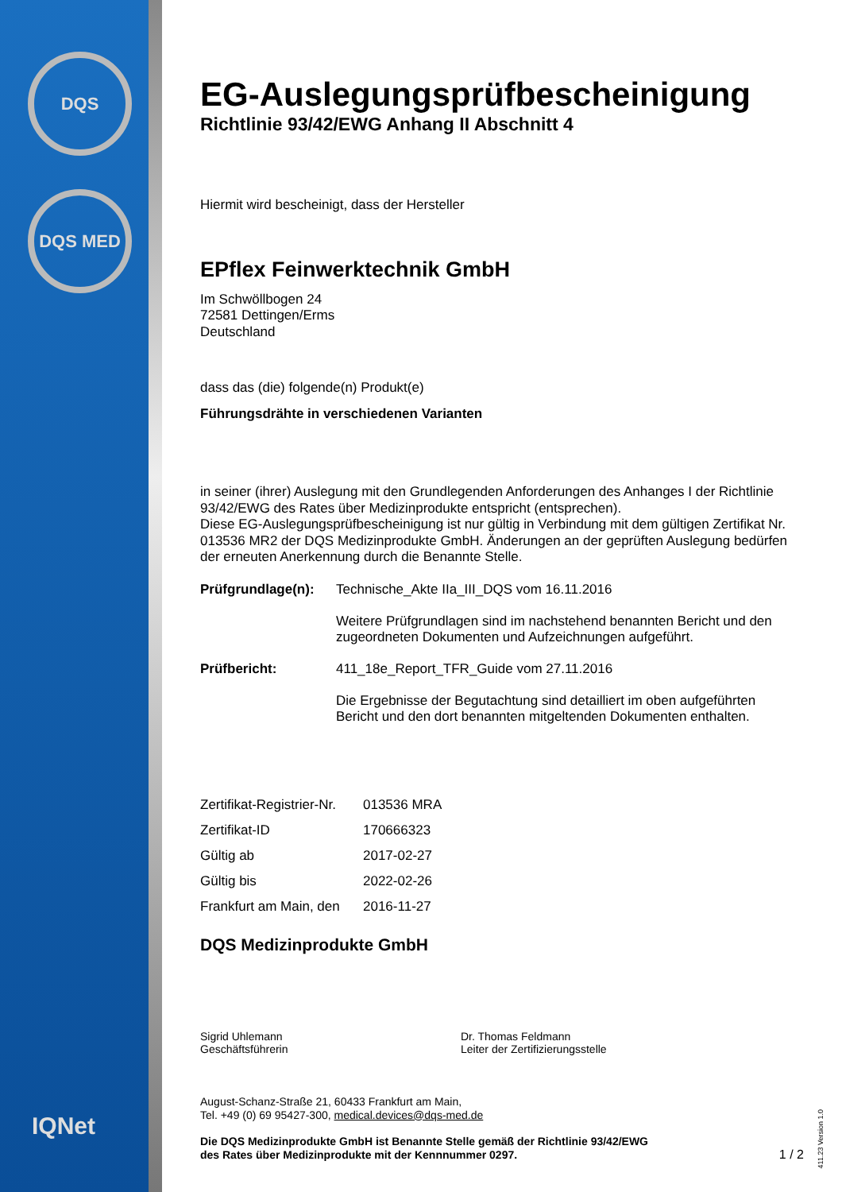DQS
DQS MED
IQNet
EG-Auslegungsprüfbescheinigung
Richtlinie 93/42/EWG Anhang II Abschnitt 4
Hiermit wird bescheinigt, dass der Hersteller
EPflex Feinwerktechnik GmbH
Im Schwöllbogen 24
72581 Dettingen/Erms
Deutschland
dass das (die) folgende(n) Produkt(e)
Führungsdrähte in verschiedenen Varianten
in seiner (ihrer) Auslegung mit den Grundlegenden Anforderungen des Anhanges I der Richtlinie 93/42/EWG des Rates über Medizinprodukte entspricht (entsprechen).
Diese EG-Auslegungsprüfbescheinigung ist nur gültig in Verbindung mit dem gültigen Zertifikat Nr. 013536 MR2 der DQS Medizinprodukte GmbH. Änderungen an der geprüften Auslegung bedürfen der erneuten Anerkennung durch die Benannte Stelle.
| Prüfgrundlage(n): | Technische_Akte IIa_III_DQS vom 16.11.2016 Weitere Prüfgrundlagen sind im nachstehend benannten Bericht und den zugeordneten Dokumenten und Aufzeichnungen aufgeführt. |
| Prüfbericht: | 411_18e_Report_TFR_Guide vom 27.11.2016 Die Ergebnisse der Begutachtung sind detailliert im oben aufgeführten Bericht und den dort benannten mitgeltenden Dokumenten enthalten. |
| Zertifikat-Registrier-Nr. | 013536 MRA |
| Zertifikat-ID | 170666323 |
| Gültig ab | 2017-02-27 |
| Gültig bis | 2022-02-26 |
| Frankfurt am Main, den | 2016-11-27 |
DQS Medizinprodukte GmbH
Sigrid Uhlemann
Geschäftsführerin
Dr. Thomas Feldmann
Leiter der Zertifizierungsstelle
August-Schanz-Straße 21, 60433 Frankfurt am Main,
Tel. +49 (0) 69 95427-300, medical.devices@dqs-med.de
Die DQS Medizinprodukte GmbH ist Benannte Stelle gemäß der Richtlinie 93/42/EWG
des Rates über Medizinprodukte mit der Kennnummer 0297.
1 / 2
411.23 Version 1.0